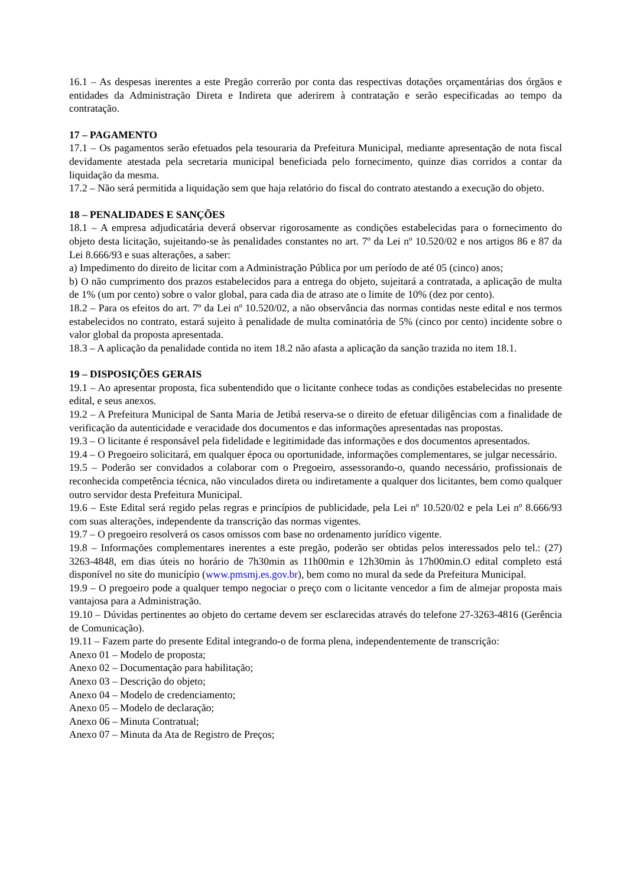16.1 – As despesas inerentes a este Pregão correrão por conta das respectivas dotações orçamentárias dos órgãos e entidades da Administração Direta e Indireta que aderirem à contratação e serão especificadas ao tempo da contratação.
17 – PAGAMENTO
17.1 – Os pagamentos serão efetuados pela tesouraria da Prefeitura Municipal, mediante apresentação de nota fiscal devidamente atestada pela secretaria municipal beneficiada pelo fornecimento, quinze dias corridos a contar da liquidação da mesma.
17.2 – Não será permitida a liquidação sem que haja relatório do fiscal do contrato atestando a execução do objeto.
18 – PENALIDADES E SANÇÕES
18.1 – A empresa adjudicatária deverá observar rigorosamente as condições estabelecidas para o fornecimento do objeto desta licitação, sujeitando-se às penalidades constantes no art. 7º da Lei nº 10.520/02 e nos artigos 86 e 87 da Lei 8.666/93 e suas alterações, a saber:
a) Impedimento do direito de licitar com a Administração Pública por um período de até 05 (cinco) anos;
b) O não cumprimento dos prazos estabelecidos para a entrega do objeto, sujeitará a contratada, a aplicação de multa de 1% (um por cento) sobre o valor global, para cada dia de atraso ate o limite de 10% (dez por cento).
18.2 – Para os efeitos do art. 7º da Lei nº 10.520/02, a não observância das normas contidas neste edital e nos termos estabelecidos no contrato, estará sujeito à penalidade de multa cominatória de 5% (cinco por cento) incidente sobre o valor global da proposta apresentada.
18.3 – A aplicação da penalidade contida no item 18.2 não afasta a aplicação da sanção trazida no item 18.1.
19 – DISPOSIÇÕES GERAIS
19.1 – Ao apresentar proposta, fica subentendido que o licitante conhece todas as condições estabelecidas no presente edital, e seus anexos.
19.2 – A Prefeitura Municipal de Santa Maria de Jetibá reserva-se o direito de efetuar diligências com a finalidade de verificação da autenticidade e veracidade dos documentos e das informações apresentadas nas propostas.
19.3 – O licitante é responsável pela fidelidade e legitimidade das informações e dos documentos apresentados.
19.4 – O Pregoeiro solicitará, em qualquer época ou oportunidade, informações complementares, se julgar necessário.
19.5 – Poderão ser convidados a colaborar com o Pregoeiro, assessorando-o, quando necessário, profissionais de reconhecida competência técnica, não vinculados direta ou indiretamente a qualquer dos licitantes, bem como qualquer outro servidor desta Prefeitura Municipal.
19.6 – Este Edital será regido pelas regras e princípios de publicidade, pela Lei nº 10.520/02 e pela Lei nº 8.666/93 com suas alterações, independente da transcrição das normas vigentes.
19.7 – O pregoeiro resolverá os casos omissos com base no ordenamento jurídico vigente.
19.8 – Informações complementares inerentes a este pregão, poderão ser obtidas pelos interessados pelo tel.: (27) 3263-4848, em dias úteis no horário de 7h30min as 11h00min e 12h30min às 17h00min.O edital completo está disponível no site do município (www.pmsmj.es.gov.br), bem como no mural da sede da Prefeitura Municipal.
19.9 – O pregoeiro pode a qualquer tempo negociar o preço com o licitante vencedor a fim de almejar proposta mais vantajosa para a Administração.
19.10 – Dúvidas pertinentes ao objeto do certame devem ser esclarecidas através do telefone 27-3263-4816 (Gerência de Comunicação).
19.11 – Fazem parte do presente Edital integrando-o de forma plena, independentemente de transcrição:
Anexo 01 – Modelo de proposta;
Anexo 02 – Documentação para habilitação;
Anexo 03 – Descrição do objeto;
Anexo 04 – Modelo de credenciamento;
Anexo 05 – Modelo de declaração;
Anexo 06 – Minuta Contratual;
Anexo 07 – Minuta da Ata de Registro de Preços;